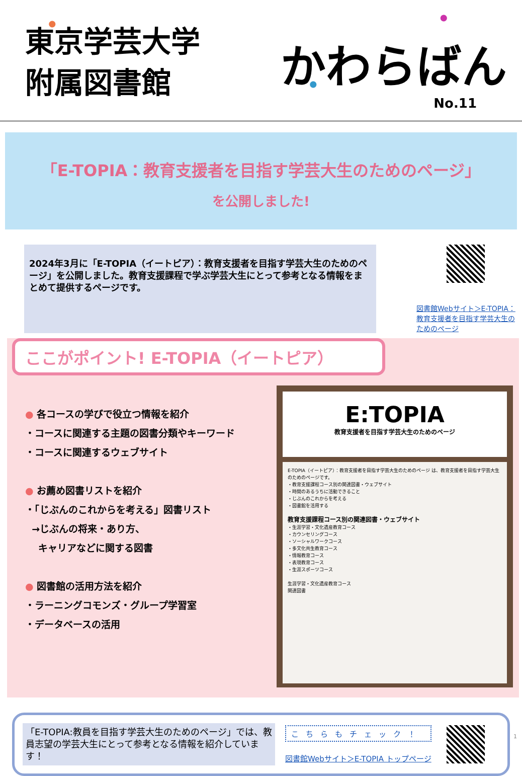東京学芸大学
附属図書館
かわらばん
No.11
「E-TOPIA：教育支援者を目指す学芸大生のためのページ」
を公開しました!
2024年3月に「E-TOPIA（イートピア）：教育支援者を目指す学芸大生のためのページ」を公開しました。教育支援課程で学ぶ学芸大生にとって参考となる情報をまとめて提供するページです。
図書館Webサイト＞E-TOPIA：教育支援者を目指す学芸大生のためのページ
ここがポイント! E-TOPIA（イートピア）
● 各コースの学びで役立つ情報を紹介
・コースに関連する主題の図書分類やキーワード
・コースに関連するウェブサイト
● お薦め図書リストを紹介
・「じぶんのこれからを考える」図書リスト
→じぶんの将来・あり方、
キャリアなどに関する図書
● 図書館の活用方法を紹介
・ラーニングコモンズ・グループ学習室
・データベースの活用
E:TOPIA
教育支援者を目指す学芸大生のためのページ
E-TOPIA（イートピア）：教育支援者を目指す学芸大生のためのページ は、教育支援者を目指す学芸大生のためのページです。
・教育支援課程コース別の関連図書・ウェブサイト
・時間のあるうちに活動できること
・じぶんのこれからを考える
・図書館を活用する
教育支援課程コース別の関連図書・ウェブサイト
・生涯学習・文化遺産教育コース
・カウンセリングコース
・ソーシャルワークコース
・多文化共生教育コース
・情報教育コース
・表現教育コース
・生涯スポーツコース
生涯学習・文化遺産教育コース
関連図書
「E-TOPIA:教員を目指す学芸大生のためのページ」では、教員志望の学芸大生にとって参考となる情報を紹介しています！
こちらもチェック！
図書館Webサイト＞E-TOPIA トップページ
1